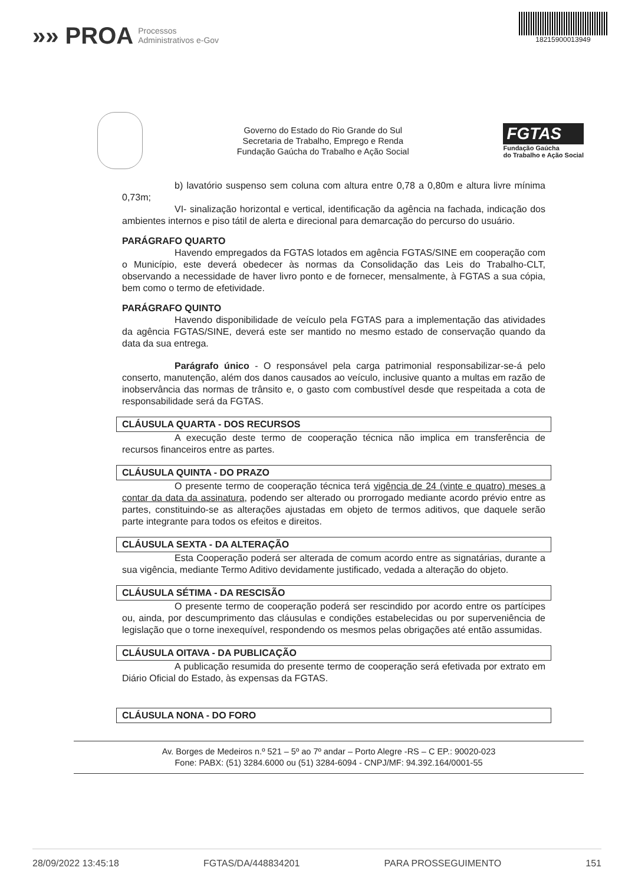»» PROA Processos
Administrativos e-Gov
18215900013949
Governo do Estado do Rio Grande do Sul
Secretaria de Trabalho, Emprego e Renda
Fundação Gaúcha do Trabalho e Ação Social
FGTAS
Fundação Gaúcha
do Trabalho e Ação Social
b) lavatório suspenso sem coluna com altura entre 0,78 a 0,80m e altura livre mínima 0,73m;
VI- sinalização horizontal e vertical, identificação da agência na fachada, indicação dos ambientes internos e piso tátil de alerta e direcional para demarcação do percurso do usuário.
PARÁGRAFO QUARTO
Havendo empregados da FGTAS lotados em agência FGTAS/SINE em cooperação com o Município, este deverá obedecer às normas da Consolidação das Leis do Trabalho-CLT, observando a necessidade de haver livro ponto e de fornecer, mensalmente, à FGTAS a sua cópia, bem como o termo de efetividade.
PARÁGRAFO QUINTO
Havendo disponibilidade de veículo pela FGTAS para a implementação das atividades da agência FGTAS/SINE, deverá este ser mantido no mesmo estado de conservação quando da data da sua entrega.
Parágrafo único - O responsável pela carga patrimonial responsabilizar-se-á pelo conserto, manutenção, além dos danos causados ao veículo, inclusive quanto a multas em razão de inobservância das normas de trânsito e, o gasto com combustível desde que respeitada a cota de responsabilidade será da FGTAS.
CLÁUSULA QUARTA - DOS RECURSOS
A execução deste termo de cooperação técnica não implica em transferência de recursos financeiros entre as partes.
CLÁUSULA QUINTA - DO PRAZO
O presente termo de cooperação técnica terá vigência de 24 (vinte e quatro) meses a contar da data da assinatura, podendo ser alterado ou prorrogado mediante acordo prévio entre as partes, constituindo-se as alterações ajustadas em objeto de termos aditivos, que daquele serão parte integrante para todos os efeitos e direitos.
CLÁUSULA SEXTA - DA ALTERAÇÃO
Esta Cooperação poderá ser alterada de comum acordo entre as signatárias, durante a sua vigência, mediante Termo Aditivo devidamente justificado, vedada a alteração do objeto.
CLÁUSULA SÉTIMA - DA RESCISÃO
O presente termo de cooperação poderá ser rescindido por acordo entre os partícipes ou, ainda, por descumprimento das cláusulas e condições estabelecidas ou por superveniência de legislação que o torne inexequível, respondendo os mesmos pelas obrigações até então assumidas.
CLÁUSULA OITAVA - DA PUBLICAÇÃO
A publicação resumida do presente termo de cooperação será efetivada por extrato em Diário Oficial do Estado, às expensas da FGTAS.
CLÁUSULA NONA - DO FORO
Av. Borges de Medeiros n.º 521 – 5º ao 7º andar – Porto Alegre -RS – C EP.: 90020-023
Fone: PABX: (51) 3284.6000 ou (51) 3284-6094 - CNPJ/MF: 94.392.164/0001-55
28/09/2022 13:45:18 FGTAS/DA/448834201 PARA PROSSEGUIMENTO 151